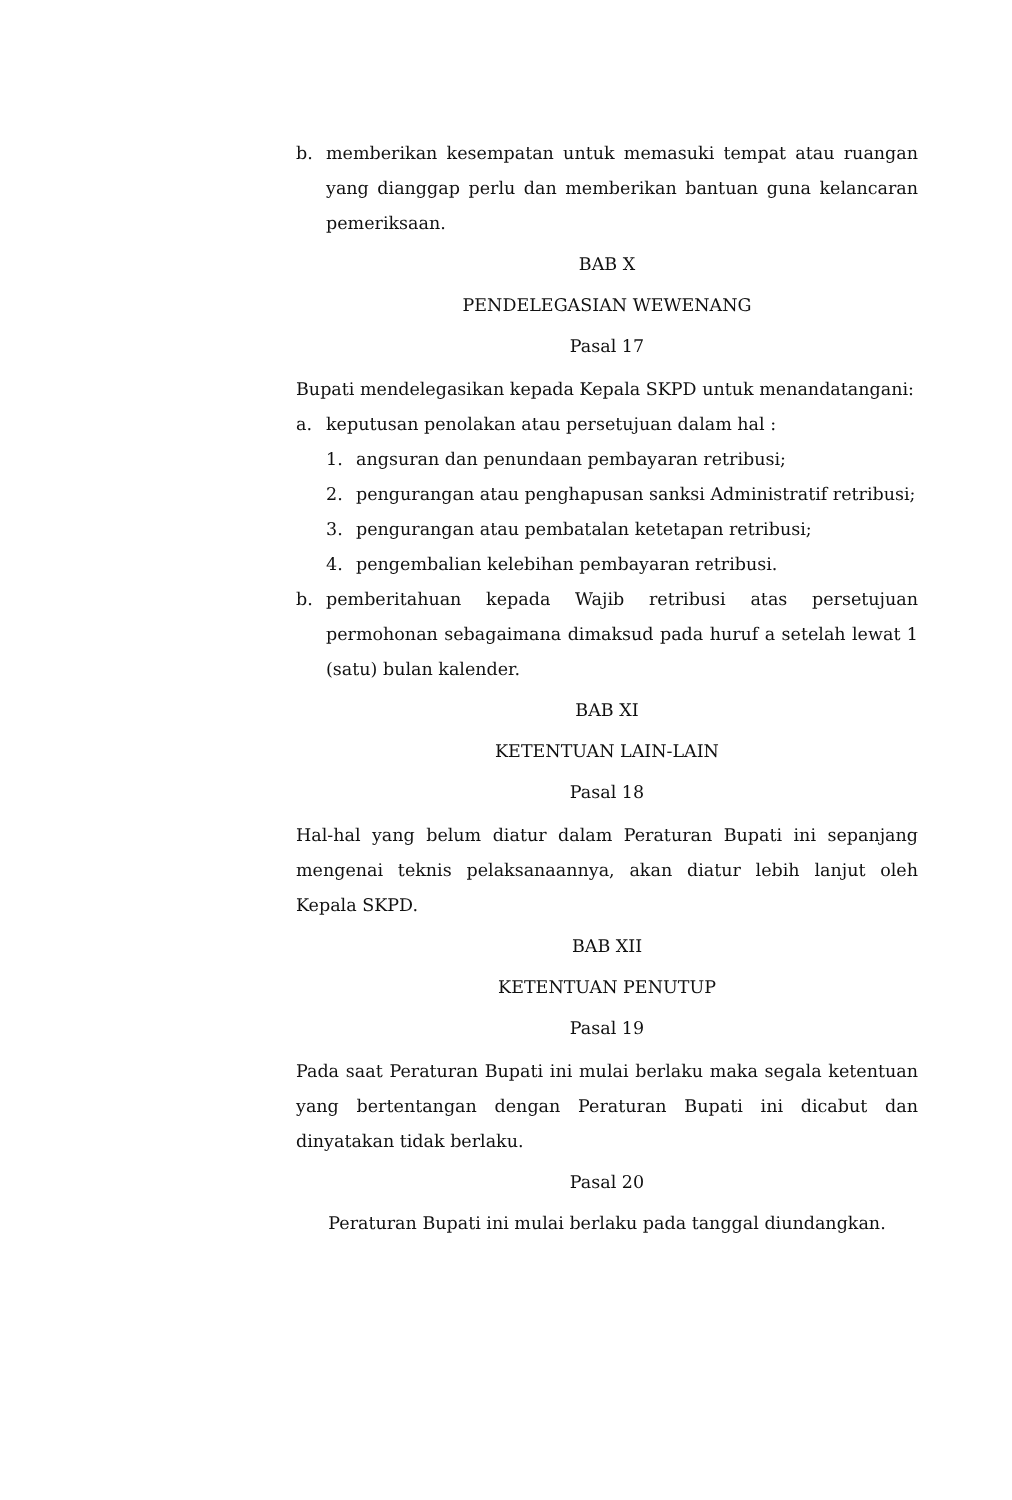b. memberikan kesempatan untuk memasuki tempat atau ruangan yang dianggap perlu dan memberikan bantuan guna kelancaran pemeriksaan.
BAB X
PENDELEGASIAN WEWENANG
Pasal 17
Bupati mendelegasikan kepada Kepala SKPD untuk menandatangani:
a. keputusan penolakan atau persetujuan dalam hal :
1. angsuran dan penundaan pembayaran retribusi;
2. pengurangan atau penghapusan sanksi Administratif retribusi;
3. pengurangan atau pembatalan ketetapan retribusi;
4. pengembalian kelebihan pembayaran retribusi.
b. pemberitahuan kepada Wajib retribusi atas persetujuan permohonan sebagaimana dimaksud pada huruf a setelah lewat 1 (satu) bulan kalender.
BAB XI
KETENTUAN LAIN-LAIN
Pasal 18
Hal-hal yang belum diatur dalam Peraturan Bupati ini sepanjang mengenai teknis pelaksanaannya, akan diatur lebih lanjut oleh Kepala SKPD.
BAB XII
KETENTUAN PENUTUP
Pasal 19
Pada saat Peraturan Bupati ini mulai berlaku maka segala ketentuan yang bertentangan dengan Peraturan Bupati ini dicabut dan dinyatakan tidak berlaku.
Pasal 20
Peraturan Bupati ini mulai berlaku pada tanggal diundangkan.